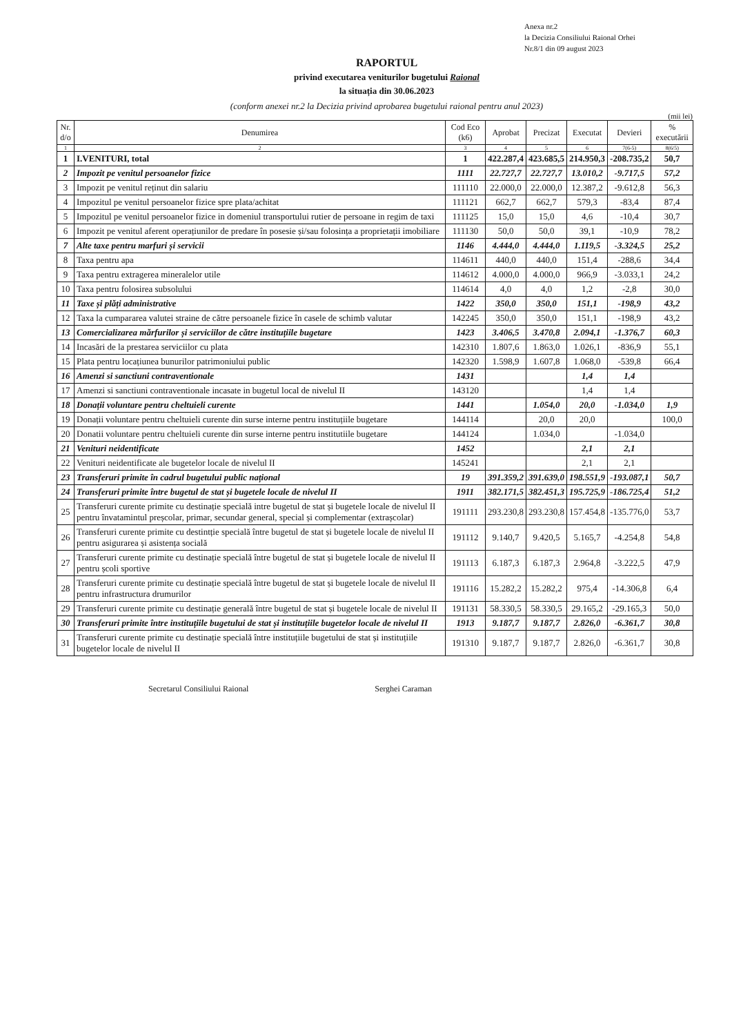Anexa nr.2
la Decizia Consiliului Raional Orhei
Nr.8/1 din 09 august 2023
RAPORTUL
privind executarea veniturilor bugetului Raional
la situația din 30.06.2023
(conform anexei nr.2 la Decizia privind aprobarea bugetului raional pentru anul 2023)
(mii lei)
| Nr. d/o | Denumirea | Cod Eco (k6) | Aprobat | Precizat | Executat | Devieri | % executării |
| --- | --- | --- | --- | --- | --- | --- | --- |
| 1 | 2 | 3 | 4 | 5 | 6 | 7(6-5) | 8(6/5) |
| 1 | I.VENITURI, total | 1 | 422.287,4 | 423.685,5 | 214.950,3 | -208.735,2 | 50,7 |
| 2 | Impozit pe venitul persoanelor fizice | 1111 | 22.727,7 | 22.727,7 | 13.010,2 | -9.717,5 | 57,2 |
| 3 | Impozit pe venitul reținut din salariu | 111110 | 22.000,0 | 22.000,0 | 12.387,2 | -9.612,8 | 56,3 |
| 4 | Impozitul pe venitul persoanelor fizice spre plata/achitat | 111121 | 662,7 | 662,7 | 579,3 | -83,4 | 87,4 |
| 5 | Impozitul pe venitul persoanelor fizice in domeniul transportului rutier de persoane in regim de taxi | 111125 | 15,0 | 15,0 | 4,6 | -10,4 | 30,7 |
| 6 | Impozit pe venitul aferent operațiunilor de predare în posesie și/sau folosința a proprietații imobiliare | 111130 | 50,0 | 50,0 | 39,1 | -10,9 | 78,2 |
| 7 | Alte taxe pentru marfuri și servicii | 1146 | 4.444,0 | 4.444,0 | 1.119,5 | -3.324,5 | 25,2 |
| 8 | Taxa pentru apa | 114611 | 440,0 | 440,0 | 151,4 | -288,6 | 34,4 |
| 9 | Taxa pentru extragerea mineralelor utile | 114612 | 4.000,0 | 4.000,0 | 966,9 | -3.033,1 | 24,2 |
| 10 | Taxa pentru folosirea subsolului | 114614 | 4,0 | 4,0 | 1,2 | -2,8 | 30,0 |
| 11 | Taxe și plăți administrative | 1422 | 350,0 | 350,0 | 151,1 | -198,9 | 43,2 |
| 12 | Taxa la cumpararea valutei straine de către persoanele fizice în casele de schimb valutar | 142245 | 350,0 | 350,0 | 151,1 | -198,9 | 43,2 |
| 13 | Comercializarea mărfurilor și serviciilor de către instituțiile bugetare | 1423 | 3.406,5 | 3.470,8 | 2.094,1 | -1.376,7 | 60,3 |
| 14 | Incasări de la prestarea serviciilor cu plata | 142310 | 1.807,6 | 1.863,0 | 1.026,1 | -836,9 | 55,1 |
| 15 | Plata pentru locațiunea bunurilor patrimoniului public | 142320 | 1.598,9 | 1.607,8 | 1.068,0 | -539,8 | 66,4 |
| 16 | Amenzi si sanctiuni contraventionale | 1431 | | | 1,4 | 1,4 | |
| 17 | Amenzi si sanctiuni contraventionale incasate in bugetul local de nivelul II | 143120 | | | 1,4 | 1,4 | |
| 18 | Donații voluntare pentru cheltuieli curente | 1441 | | 1.054,0 | 20,0 | -1.034,0 | 1,9 |
| 19 | Donații voluntare pentru cheltuieli curente din surse interne pentru instituțiile bugetare | 144114 | | 20,0 | 20,0 | | 100,0 |
| 20 | Donatii voluntare pentru cheltuieli curente din surse interne pentru institutiile bugetare | 144124 | | 1.034,0 | | -1.034,0 | |
| 21 | Venituri neidentificate | 1452 | | | 2,1 | 2,1 | |
| 22 | Venituri neidentificate ale bugetelor locale de nivelul II | 145241 | | | 2,1 | 2,1 | |
| 23 | Transferuri primite în cadrul bugetului public național | 19 | 391.359,2 | 391.639,0 | 198.551,9 | -193.087,1 | 50,7 |
| 24 | Transferuri primite între bugetul de stat și bugetele locale de nivelul II | 1911 | 382.171,5 | 382.451,3 | 195.725,9 | -186.725,4 | 51,2 |
| 25 | Transferuri curente primite cu destinație specială intre bugetul de stat și bugetele locale de nivelul II pentru învatamintul preșcolar, primar, secundar general, special și complementar (extrașcolar) | 191111 | 293.230,8 | 293.230,8 | 157.454,8 | -135.776,0 | 53,7 |
| 26 | Transferuri curente primite cu destintție specială între bugetul de stat și bugetele locale de nivelul II pentru asigurarea și asistența socială | 191112 | 9.140,7 | 9.420,5 | 5.165,7 | -4.254,8 | 54,8 |
| 27 | Transferuri curente primite cu destinație specială între bugetul de stat și bugetele locale de nivelul II pentru școli sportive | 191113 | 6.187,3 | 6.187,3 | 2.964,8 | -3.222,5 | 47,9 |
| 28 | Transferuri curente primite cu destinație specială între bugetul de stat și bugetele locale de nivelul II pentru infrastructura drumurilor | 191116 | 15.282,2 | 15.282,2 | 975,4 | -14.306,8 | 6,4 |
| 29 | Transferuri curente primite cu destinație generală între bugetul de stat și bugetele locale de nivelul II | 191131 | 58.330,5 | 58.330,5 | 29.165,2 | -29.165,3 | 50,0 |
| 30 | Transferuri primite între instituțiile bugetului de stat și instituțiile bugetelor locale de nivelul II | 1913 | 9.187,7 | 9.187,7 | 2.826,0 | -6.361,7 | 30,8 |
| 31 | Transferuri curente primite cu destinație specială între instituțiile bugetului de stat și instituțiile bugetelor locale de nivelul II | 191310 | 9.187,7 | 9.187,7 | 2.826,0 | -6.361,7 | 30,8 |
Secretarul Consiliului Raional Serghei Caraman